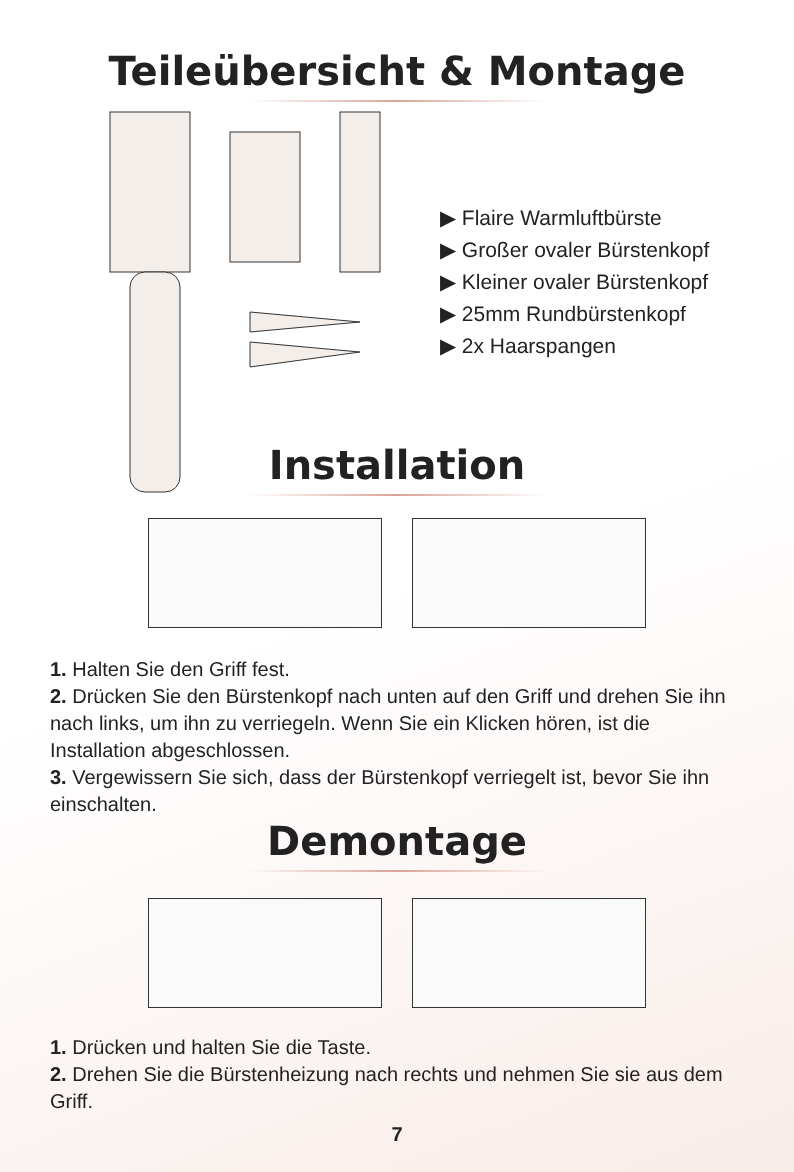Teileübersicht & Montage
▶ Flaire Warmluftbürste
▶ Großer ovaler Bürstenkopf
▶ Kleiner ovaler Bürstenkopf
▶ 25mm Rundbürstenkopf
▶ 2x Haarspangen
Installation
1. Halten Sie den Griff fest.
2. Drücken Sie den Bürstenkopf nach unten auf den Griff und drehen Sie ihn nach links, um ihn zu verriegeln. Wenn Sie ein Klicken hören, ist die Installation abgeschlossen.
3. Vergewissern Sie sich, dass der Bürstenkopf verriegelt ist, bevor Sie ihn einschalten.
Demontage
1. Drücken und halten Sie die Taste.
2. Drehen Sie die Bürstenheizung nach rechts und nehmen Sie sie aus dem Griff.
7